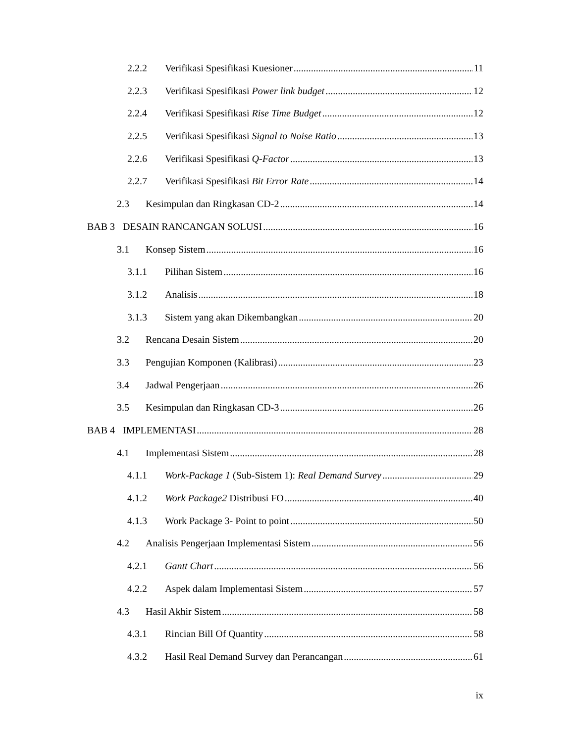2.2.2 Verifikasi Spesifikasi Kuesioner 11
2.2.3 Verifikasi Spesifikasi Power link budget 12
2.2.4 Verifikasi Spesifikasi Rise Time Budget 12
2.2.5 Verifikasi Spesifikasi Signal to Noise Ratio 13
2.2.6 Verifikasi Spesifikasi Q-Factor 13
2.2.7 Verifikasi Spesifikasi Bit Error Rate 14
2.3 Kesimpulan dan Ringkasan CD-2 14
BAB 3 DESAIN RANCANGAN SOLUSI 16
3.1 Konsep Sistem 16
3.1.1 Pilihan Sistem 16
3.1.2 Analisis 18
3.1.3 Sistem yang akan Dikembangkan 20
3.2 Rencana Desain Sistem 20
3.3 Pengujian Komponen (Kalibrasi) 23
3.4 Jadwal Pengerjaan 26
3.5 Kesimpulan dan Ringkasan CD-3 26
BAB 4 IMPLEMENTASI 28
4.1 Implementasi Sistem 28
4.1.1 Work-Package 1 (Sub-Sistem 1): Real Demand Survey 29
4.1.2 Work Package2 Distribusi FO 40
4.1.3 Work Package 3- Point to point 50
4.2 Analisis Pengerjaan Implementasi Sistem 56
4.2.1 Gantt Chart 56
4.2.2 Aspek dalam Implementasi Sistem 57
4.3 Hasil Akhir Sistem 58
4.3.1 Rincian Bill Of Quantity 58
4.3.2 Hasil Real Demand Survey dan Perancangan 61
ix